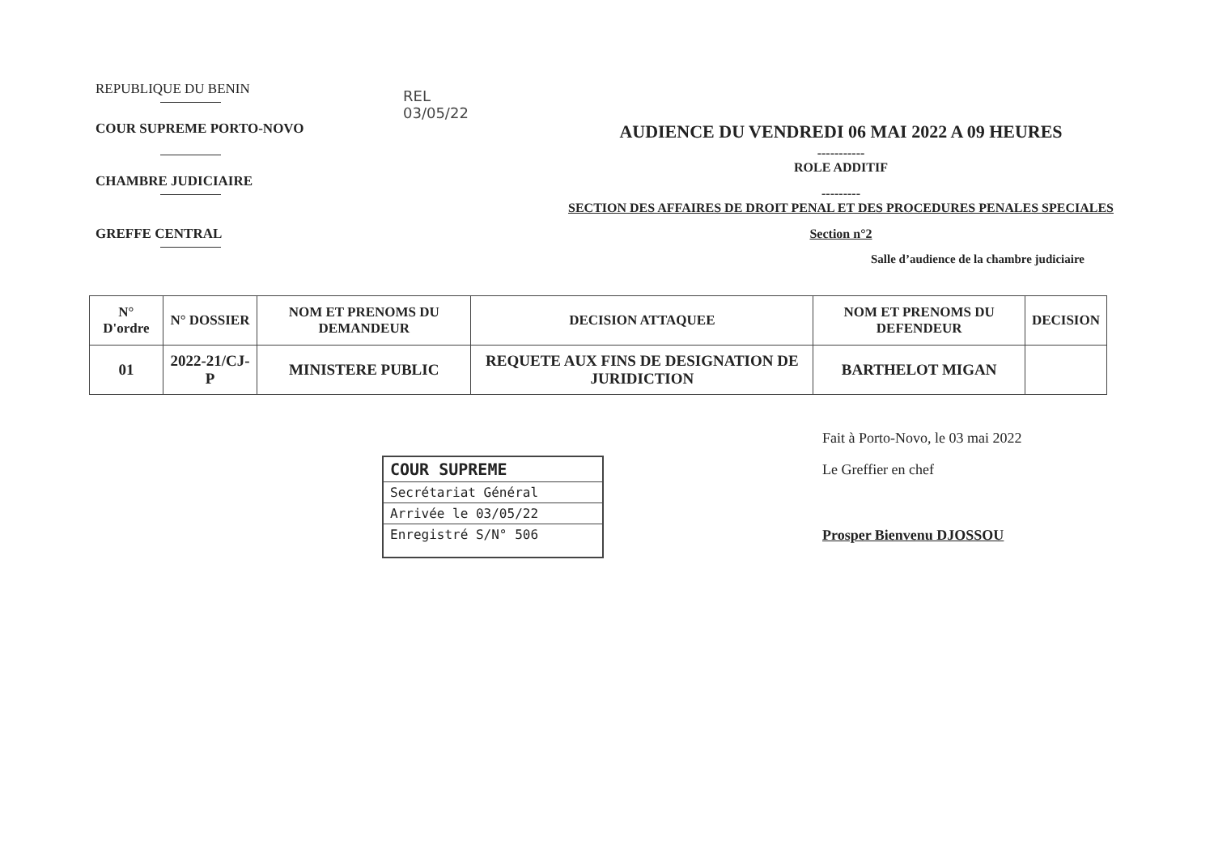REPUBLIQUE DU BENIN
COUR SUPREME PORTO-NOVO
CHAMBRE JUDICIAIRE
GREFFE CENTRAL
REL
03/05/22
AUDIENCE DU VENDREDI 06 MAI 2022 A 09 HEURES
-----------
ROLE ADDITIF
---------
SECTION DES AFFAIRES DE DROIT PENAL ET DES PROCEDURES PENALES SPECIALES
Section n°2
Salle d’audience de la chambre judiciaire
| N° D'ordre | N° DOSSIER | NOM ET PRENOMS DU DEMANDEUR | DECISION ATTAQUEE | NOM ET PRENOMS DU DEFENDEUR | DECISION |
| --- | --- | --- | --- | --- | --- |
| 01 | 2022-21/CJ-P | MINISTERE PUBLIC | REQUETE AUX FINS DE DESIGNATION DE JURIDICTION | BARTHELOT MIGAN | |
COUR SUPREME
Secrétariat Général
Arrivée le 03/05/22
Enregistré S/N° 506
Fait à Porto-Novo, le 03 mai 2022
Le Greffier en chef
Prosper Bienvenu DJOSSOU